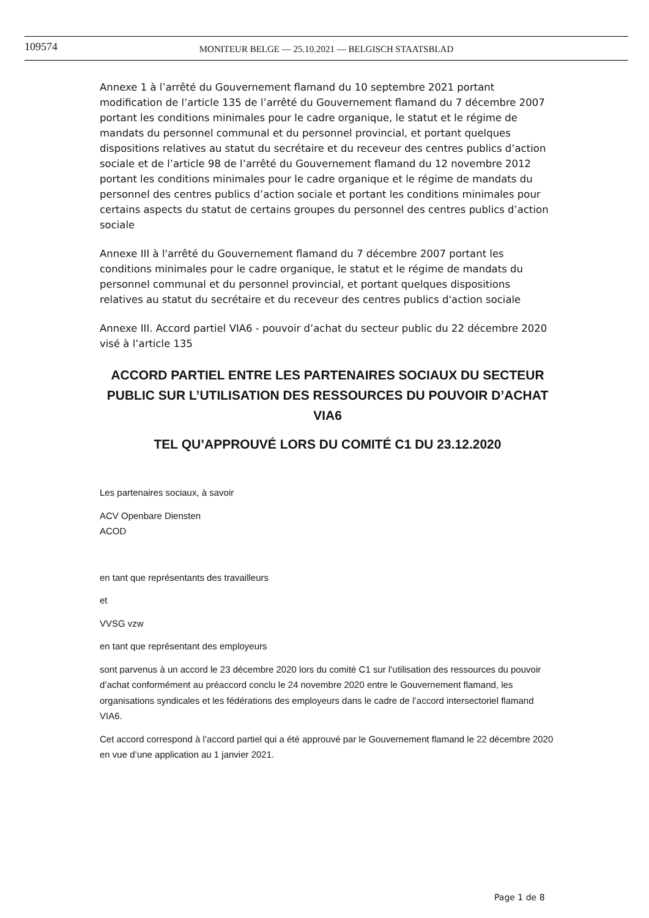109574
MONITEUR BELGE — 25.10.2021 — BELGISCH STAATSBLAD
Annexe 1 à l’arrêté du Gouvernement flamand du 10 septembre 2021 portant modification de l’article 135 de l’arrêté du Gouvernement flamand du 7 décembre 2007 portant les conditions minimales pour le cadre organique, le statut et le régime de mandats du personnel communal et du personnel provincial, et portant quelques dispositions relatives au statut du secrétaire et du receveur des centres publics d’action sociale et de l’article 98 de l’arrêté du Gouvernement flamand du 12 novembre 2012 portant les conditions minimales pour le cadre organique et le régime de mandats du personnel des centres publics d’action sociale et portant les conditions minimales pour certains aspects du statut de certains groupes du personnel des centres publics d’action sociale
Annexe III à l'arrêté du Gouvernement flamand du 7 décembre 2007 portant les conditions minimales pour le cadre organique, le statut et le régime de mandats du personnel communal et du personnel provincial, et portant quelques dispositions relatives au statut du secrétaire et du receveur des centres publics d'action sociale
Annexe III. Accord partiel VIA6 - pouvoir d’achat du secteur public du 22 décembre 2020 visé à l’article 135
ACCORD PARTIEL ENTRE LES PARTENAIRES SOCIAUX DU SECTEUR PUBLIC SUR L’UTILISATION DES RESSOURCES DU POUVOIR D’ACHAT VIA6
TEL QU’APPROUVÉ LORS DU COMITÉ C1 DU 23.12.2020
Les partenaires sociaux, à savoir
ACV Openbare Diensten
ACOD
en tant que représentants des travailleurs
et
VVSG vzw
en tant que représentant des employeurs
sont parvenus à un accord le 23 décembre 2020 lors du comité C1 sur l’utilisation des ressources du pouvoir d’achat conformément au préaccord conclu le 24 novembre 2020 entre le Gouvernement flamand, les organisations syndicales et les fédérations des employeurs dans le cadre de l’accord intersectoriel flamand VIA6.
Cet accord correspond à l’accord partiel qui a été approuvé par le Gouvernement flamand le 22 décembre 2020 en vue d’une application au 1 janvier 2021.
Page 1 de 8